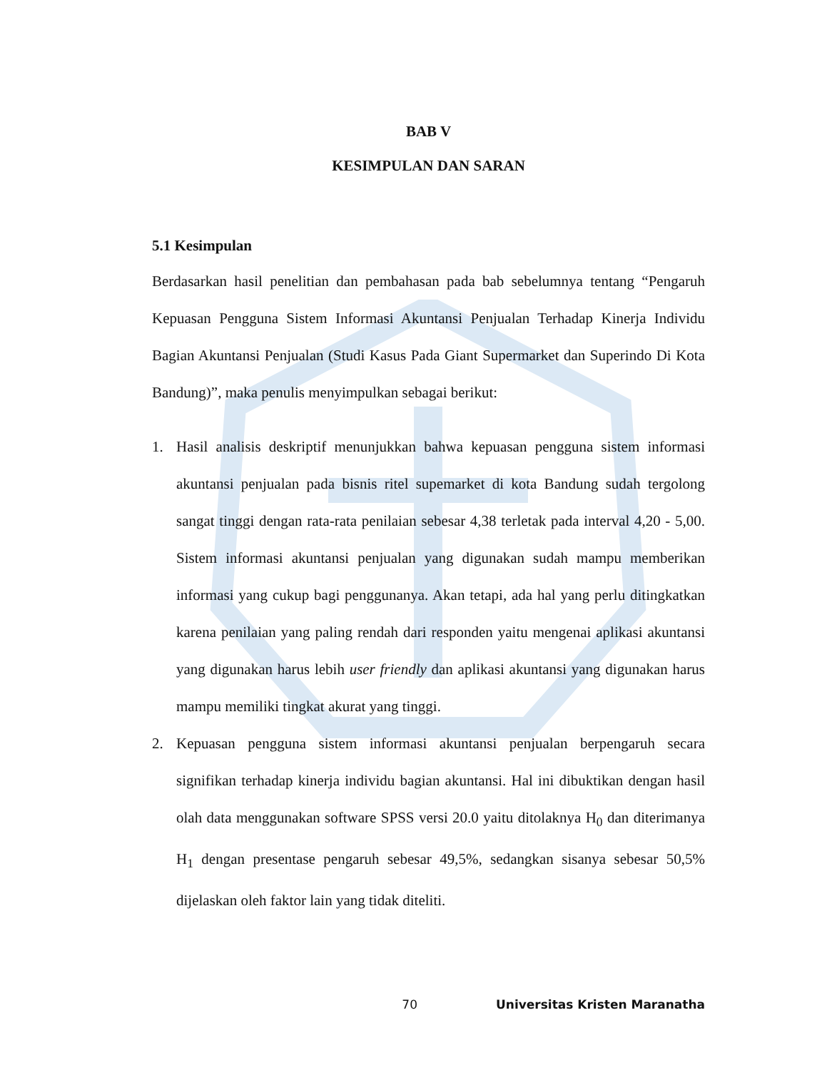BAB V
KESIMPULAN DAN SARAN
5.1 Kesimpulan
Berdasarkan hasil penelitian dan pembahasan pada bab sebelumnya tentang “Pengaruh Kepuasan Pengguna Sistem Informasi Akuntansi Penjualan Terhadap Kinerja Individu Bagian Akuntansi Penjualan (Studi Kasus Pada Giant Supermarket dan Superindo Di Kota Bandung)”, maka penulis menyimpulkan sebagai berikut:
1. Hasil analisis deskriptif menunjukkan bahwa kepuasan pengguna sistem informasi akuntansi penjualan pada bisnis ritel supemarket di kota Bandung sudah tergolong sangat tinggi dengan rata-rata penilaian sebesar 4,38 terletak pada interval 4,20 - 5,00. Sistem informasi akuntansi penjualan yang digunakan sudah mampu memberikan informasi yang cukup bagi penggunanya. Akan tetapi, ada hal yang perlu ditingkatkan karena penilaian yang paling rendah dari responden yaitu mengenai aplikasi akuntansi yang digunakan harus lebih user friendly dan aplikasi akuntansi yang digunakan harus mampu memiliki tingkat akurat yang tinggi.
2. Kepuasan pengguna sistem informasi akuntansi penjualan berpengaruh secara signifikan terhadap kinerja individu bagian akuntansi. Hal ini dibuktikan dengan hasil olah data menggunakan software SPSS versi 20.0 yaitu ditolaknya H<sub>0</sub> dan diterimanya H<sub>1</sub> dengan presentase pengaruh sebesar 49,5%, sedangkan sisanya sebesar 50,5% dijelaskan oleh faktor lain yang tidak diteliti.
70 Universitas Kristen Maranatha